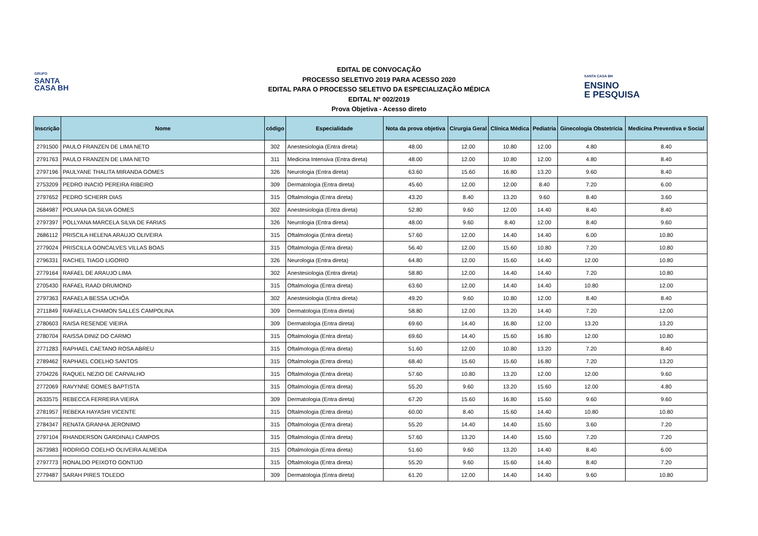GRUPO
SANTA
CASA BH
SANTA CASA BH
ENSINO
E PESQUISA
EDITAL DE CONVOCAÇÃO
PROCESSO SELETIVO 2019 PARA ACESSO 2020
EDITAL PARA O PROCESSO SELETIVO DA ESPECIALIZAÇÃO MÉDICA
EDITAL Nº 002/2019
Prova Objetiva - Acesso direto
| Inscrição | Nome | código | Especialidade | Nota da prova objetiva | Cirurgia Geral | Clínica Médica | Pediatria | Ginecologia Obstetrícia | Medicina Preventiva e Social |
| --- | --- | --- | --- | --- | --- | --- | --- | --- | --- |
| 2791500 | PAULO FRANZEN DE LIMA NETO | 302 | Anestesiologia (Entra direta) | 48.00 | 12.00 | 10.80 | 12.00 | 4.80 | 8.40 |
| 2791763 | PAULO FRANZEN DE LIMA NETO | 311 | Medicina Intensiva (Entra direta) | 48.00 | 12.00 | 10.80 | 12.00 | 4.80 | 8.40 |
| 2797196 | PAULYANE THALITA MIRANDA GOMES | 326 | Neurologia (Entra direta) | 63.60 | 15.60 | 16.80 | 13.20 | 9.60 | 8.40 |
| 2753209 | PEDRO INACIO PEREIRA RIBEIRO | 309 | Dermatologia (Entra direta) | 45.60 | 12.00 | 12.00 | 8.40 | 7.20 | 6.00 |
| 2797652 | PEDRO SCHERR DIAS | 315 | Oftalmologia (Entra direta) | 43.20 | 8.40 | 13.20 | 9.60 | 8.40 | 3.60 |
| 2684987 | POLIANA DA SILVA GOMES | 302 | Anestesiologia (Entra direta) | 52.80 | 9.60 | 12.00 | 14.40 | 8.40 | 8.40 |
| 2797397 | POLLYANA MARCELA SILVA DE FARIAS | 326 | Neurologia (Entra direta) | 48.00 | 9.60 | 8.40 | 12.00 | 8.40 | 9.60 |
| 2686112 | PRISCILA HELENA ARAUJO OLIVEIRA | 315 | Oftalmologia (Entra direta) | 57.60 | 12.00 | 14.40 | 14.40 | 6.00 | 10.80 |
| 2779024 | PRISCILLA GONCALVES VILLAS BOAS | 315 | Oftalmologia (Entra direta) | 56.40 | 12.00 | 15.60 | 10.80 | 7.20 | 10.80 |
| 2796331 | RACHEL TIAGO LIGORIO | 326 | Neurologia (Entra direta) | 64.80 | 12.00 | 15.60 | 14.40 | 12.00 | 10.80 |
| 2779164 | RAFAEL DE ARAUJO LIMA | 302 | Anestesiologia (Entra direta) | 58.80 | 12.00 | 14.40 | 14.40 | 7.20 | 10.80 |
| 2705430 | RAFAEL RAAD DRUMOND | 315 | Oftalmologia (Entra direta) | 63.60 | 12.00 | 14.40 | 14.40 | 10.80 | 12.00 |
| 2797363 | RAFAELA BESSA UCHÔA | 302 | Anestesiologia (Entra direta) | 49.20 | 9.60 | 10.80 | 12.00 | 8.40 | 8.40 |
| 2711849 | RAFAELLA CHAMON SALLES CAMPOLINA | 309 | Dermatologia (Entra direta) | 58.80 | 12.00 | 13.20 | 14.40 | 7.20 | 12.00 |
| 2780603 | RAISA RESENDE VIEIRA | 309 | Dermatologia (Entra direta) | 69.60 | 14.40 | 16.80 | 12.00 | 13.20 | 13.20 |
| 2780704 | RAISSA DINIZ DO CARMO | 315 | Oftalmologia (Entra direta) | 69.60 | 14.40 | 15.60 | 16.80 | 12.00 | 10.80 |
| 2771283 | RAPHAEL CAETANO ROSA ABREU | 315 | Oftalmologia (Entra direta) | 51.60 | 12.00 | 10.80 | 13.20 | 7.20 | 8.40 |
| 2789462 | RAPHAEL COELHO SANTOS | 315 | Oftalmologia (Entra direta) | 68.40 | 15.60 | 15.60 | 16.80 | 7.20 | 13.20 |
| 2704226 | RAQUEL NEZIO DE CARVALHO | 315 | Oftalmologia (Entra direta) | 57.60 | 10.80 | 13.20 | 12.00 | 12.00 | 9.60 |
| 2772069 | RAVYNNE GOMES BAPTISTA | 315 | Oftalmologia (Entra direta) | 55.20 | 9.60 | 13.20 | 15.60 | 12.00 | 4.80 |
| 2633575 | REBECCA FERREIRA VIEIRA | 309 | Dermatologia (Entra direta) | 67.20 | 15.60 | 16.80 | 15.60 | 9.60 | 9.60 |
| 2781957 | REBEKA HAYASHI VICENTE | 315 | Oftalmologia (Entra direta) | 60.00 | 8.40 | 15.60 | 14.40 | 10.80 | 10.80 |
| 2784347 | RENATA GRANHA JERONIMO | 315 | Oftalmologia (Entra direta) | 55.20 | 14.40 | 14.40 | 15.60 | 3.60 | 7.20 |
| 2797104 | RHANDERSON GARDINALI CAMPOS | 315 | Oftalmologia (Entra direta) | 57.60 | 13.20 | 14.40 | 15.60 | 7.20 | 7.20 |
| 2673983 | RODRIGO COELHO OLIVEIRA ALMEIDA | 315 | Oftalmologia (Entra direta) | 51.60 | 9.60 | 13.20 | 14.40 | 8.40 | 6.00 |
| 2797773 | RONALDO PEIXOTO GONTIJO | 315 | Oftalmologia (Entra direta) | 55.20 | 9.60 | 15.60 | 14.40 | 8.40 | 7.20 |
| 2779487 | SARAH PIRES TOLEDO | 309 | Dermatologia (Entra direta) | 61.20 | 12.00 | 14.40 | 14.40 | 9.60 | 10.80 |